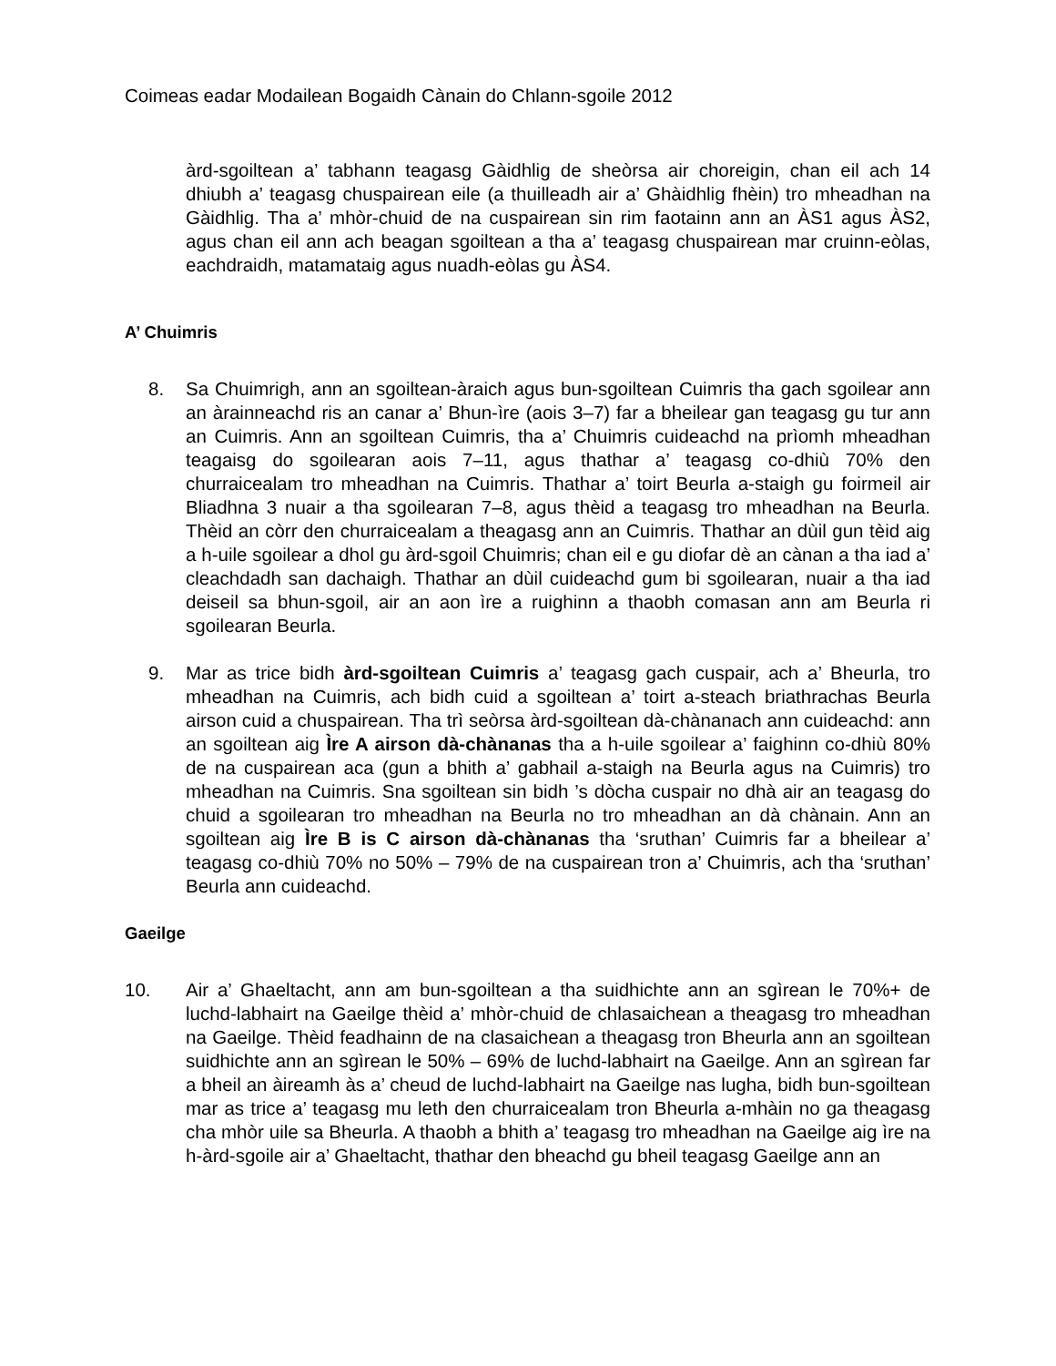Coimeas eadar Modailean Bogaidh Cànain do Chlann-sgoile 2012
àrd-sgoiltean a’ tabhann teagasg Gàidhlig de sheòrsa air choreigin, chan eil ach 14 dhiubh a’ teagasg chuspairean eile (a thuilleadh air a’ Ghàidhlig fhèin) tro mheadhan na Gàidhlig. Tha a’ mhòr-chuid de na cuspairean sin rim faotainn ann an ÀS1 agus ÀS2, agus chan eil ann ach beagan sgoiltean a tha a’ teagasg chuspairean mar cruinn-eòlas, eachdraidh, matamataig agus nuadh-eòlas gu ÀS4.
A’ Chuimris
8. Sa Chuimrigh, ann an sgoiltean-àraich agus bun-sgoiltean Cuimris tha gach sgoilear ann an àrainneachd ris an canar a’ Bhun-ìre (aois 3–7) far a bheilear gan teagasg gu tur ann an Cuimris. Ann an sgoiltean Cuimris, tha a’ Chuimris cuideachd na prìomh mheadhan teagaisg do sgoilearan aois 7–11, agus thathar a’ teagasg co-dhiù 70% den churraicealam tro mheadhan na Cuimris. Thathar a’ toirt Beurla a-staigh gu foirmeil air Bliadhna 3 nuair a tha sgoilearan 7–8, agus thèid a teagasg tro mheadhan na Beurla. Thèid an còrr den churraicealam a theagasg ann an Cuimris. Thathar an dùil gun tèid aig a h-uile sgoilear a dhol gu àrd-sgoil Chuimris; chan eil e gu diofar dè an cànan a tha iad a’ cleachdadh san dachaigh. Thathar an dùil cuideachd gum bi sgoilearan, nuair a tha iad deiseil sa bhun-sgoil, air an aon ìre a ruighinn a thaobh comasan ann am Beurla ri sgoilearan Beurla.
9. Mar as trice bidh àrd-sgoiltean Cuimris a’ teagasg gach cuspair, ach a’ Bheurla, tro mheadhan na Cuimris, ach bidh cuid a sgoiltean a’ toirt a-steach briathrachas Beurla airson cuid a chuspairean. Tha trì seòrsa àrd-sgoiltean dà-chànanach ann cuideachd: ann an sgoiltean aig Ìre A airson dà-chànanas tha a h-uile sgoilear a’ faighinn co-dhiù 80% de na cuspairean aca (gun a bhith a’ gabhail a-staigh na Beurla agus na Cuimris) tro mheadhan na Cuimris. Sna sgoiltean sin bidh ’s dòcha cuspair no dhà air an teagasg do chuid a sgoilearan tro mheadhan na Beurla no tro mheadhan an dà chànain. Ann an sgoiltean aig Ìre B is C airson dà-chànanas tha ‘sruthan’ Cuimris far a bheilear a’ teagasg co-dhiù 70% no 50% – 79% de na cuspairean tron a’ Chuimris, ach tha ‘sruthan’ Beurla ann cuideachd.
Gaeilge
10. Air a’ Ghaeltacht, ann am bun-sgoiltean a tha suidhichte ann an sgìrean le 70%+ de luchd-labhairt na Gaeilge thèid a’ mhòr-chuid de chlasaichean a theagasg tro mheadhan na Gaeilge. Thèid feadhainn de na clasaichean a theagasg tron Bheurla ann an sgoiltean suidhichte ann an sgìrean le 50% – 69% de luchd-labhairt na Gaeilge. Ann an sgìrean far a bheil an àireamh às a’ cheud de luchd-labhairt na Gaeilge nas lugha, bidh bun-sgoiltean mar as trice a’ teagasg mu leth den churraicealam tron Bheurla a-mhàin no ga theagasg cha mhòr uile sa Bheurla. A thaobh a bhith a’ teagasg tro mheadhan na Gaeilge aig ìre na h-àrd-sgoile air a’ Ghaeltacht, thathar den bheachd gu bheil teagasg Gaeilge ann an